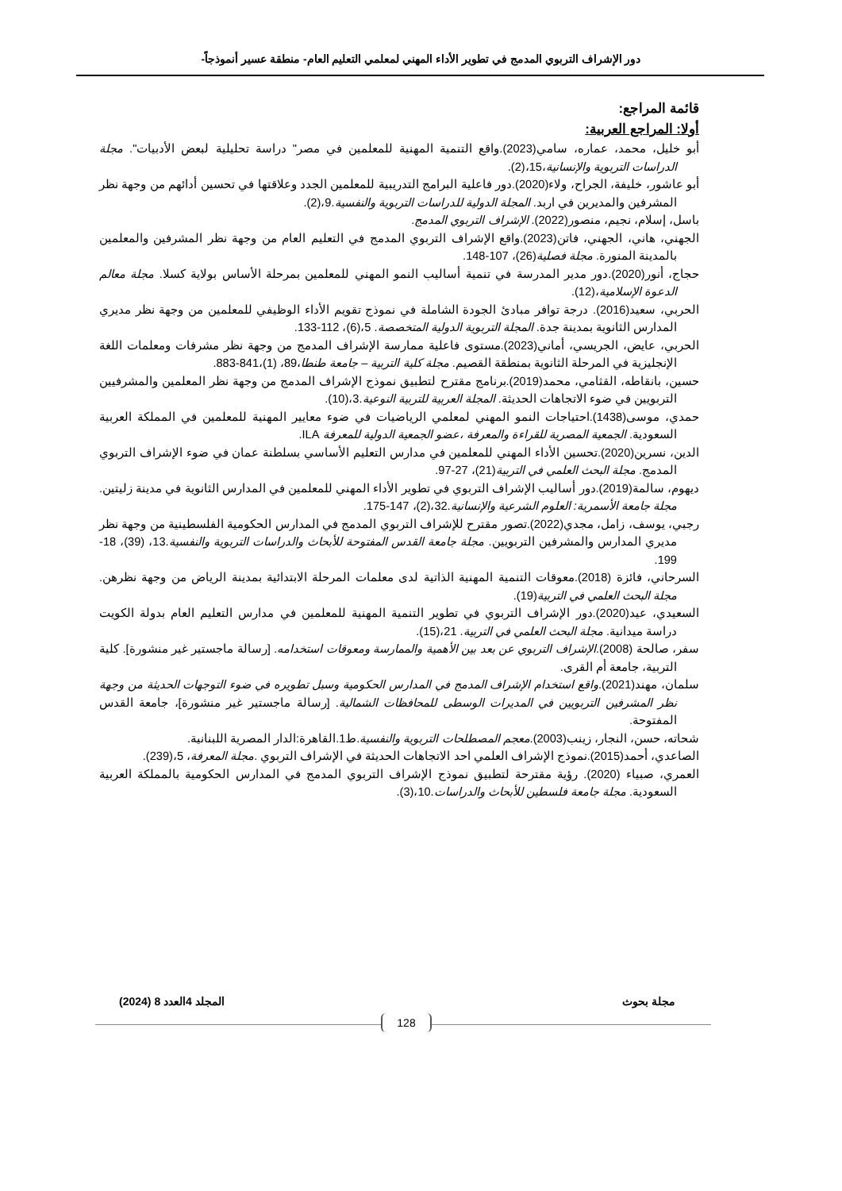دور الإشراف التربوي المدمج في تطوير الأداء المهني لمعلمي التعليم العام- منطقة عسير أنموذجاً-
قائمة المراجع:
أولا: المراجع العربية:
أبو خليل، محمد، عماره، سامي(2023).واقع التنمية المهنية للمعلمين في مصر" دراسة تحليلية لبعض الأدبيات". مجلة الدراسات التربوية والإنسانية،15،(2).
أبو عاشور، خليفة، الجراح، ولاء(2020).دور فاعلية البرامج التدريبية للمعلمين الجدد وعلاقتها في تحسين أدائهم من وجهة نظر المشرفين والمديرين في اربد. المجلة الدولية للدراسات التربوية والنفسية.9،(2).
باسل، إسلام، نجيم، منصور(2022). الإشراف التربوي المدمج.
الجهني، هاني، الجهني، فاتن(2023).واقع الإشراف التربوي المدمج في التعليم العام من وجهة نظر المشرفين والمعلمين بالمدينة المنورة. مجلة فصلية(26)، 107-148.
حجاج، أنور(2020).دور مدير المدرسة في تنمية أساليب النمو المهني للمعلمين بمرحلة الأساس بولاية كسلا. مجلة معالم الدعوة الإسلامية،(12).
الحربي، سعيد(2016). درجة توافر مبادئ الجودة الشاملة في نموذج تقويم الأداء الوظيفي للمعلمين من وجهة نظر مديري المدارس الثانوية بمدينة جدة. المجلة التربوية الدولية المتخصصة. 5،(6)، 112-133.
الحربي، عايض، الجريسي، أماني(2023).مستوى فاعلية ممارسة الإشراف المدمج من وجهة نظر مشرفات ومعلمات اللغة الإنجليزية في المرحلة الثانوية بمنطقة القصيم. مجلة كلية التربية – جامعة طنطا،89، (1)،841-883.
حسين، بانقاطه، القثامي، محمد(2019).برنامج مقترح لتطبيق نموذج الإشراف المدمج من وجهة نظر المعلمين والمشرفيين التربويين في ضوء الاتجاهات الحديثة. المجلة العربية للتربية النوعية.3،(10).
حمدي، موسى(1438).احتياجات النمو المهني لمعلمي الرياضيات في ضوء معايير المهنية للمعلمين في المملكة العربية السعودية. الجمعية المصرية للقراءة والمعرفة ،عضو الجمعية الدولية للمعرفة ILA.
الدين، نسرين(2020).تحسين الأداء المهني للمعلمين في مدارس التعليم الأساسي بسلطنة عمان في ضوء الإشراف التربوي المدمج. مجلة البحث العلمي في التربية(21)، 27-97.
ديهوم، سالمة(2019).دور أساليب الإشراف التربوي في تطوير الأداء المهني للمعلمين في المدارس الثانوية في مدينة زليتين. مجلة جامعة الأسمرية: العلوم الشرعية والإنسانية.32،(2)، 147-175.
رجبي، يوسف، زامل، مجدي(2022).تصور مقترح للإشراف التربوي المدمج في المدارس الحكومية الفلسطينية من وجهة نظر مديري المدارس والمشرفين التربويين. مجلة جامعة القدس المفتوحة للأبحاث والدراسات التربوية والنفسية.13، (39)، 18-199.
السرحاني، فائزة (2018).معوقات التنمية المهنية الذاتية لدى معلمات المرحلة الابتدائية بمدينة الرياض من وجهة نظرهن. مجلة البحث العلمي في التربية(19).
السعيدي، عيد(2020).دور الإشراف التربوي في تطوير التنمية المهنية للمعلمين في مدارس التعليم العام بدولة الكويت دراسة ميدانية. مجلة البحث العلمي في التربية. 21،(15).
سفر، صالحة (2008).الإشراف التربوي عن بعد بين الأهمية والممارسة ومعوقات استخدامه. [رسالة ماجستير غير منشورة]. كلية التربية، جامعة أم القرى.
سلمان، مهند(2021).واقع استخدام الإشراف المدمج في المدارس الحكومية وسبل تطويره في ضوء التوجهات الحديثة من وجهة نظر المشرفين التربويين في المديرات الوسطى للمحافظات الشمالية. [رسالة ماجستير غير منشورة]، جامعة القدس المفتوحة.
شحاته، حسن، النجار، زينب(2003).معجم المصطلحات التربوية والنفسية.ط1.القاهرة:الدار المصرية اللبنانية.
الصاعدي، أحمد(2015).نموذج الإشراف العلمي احد الاتجاهات الحديثة في الإشراف التربوي .مجلة المعرفة، 5،(239).
العمري، صبياء (2020). رؤية مقترحة لتطبيق نموذج الإشراف التربوي المدمج في المدارس الحكومية بالمملكة العربية السعودية. مجلة جامعة فلسطين للأبحاث والدراسات.10،(3).
مجلة بحوث المجلد 4العدد 8 (2024)
128